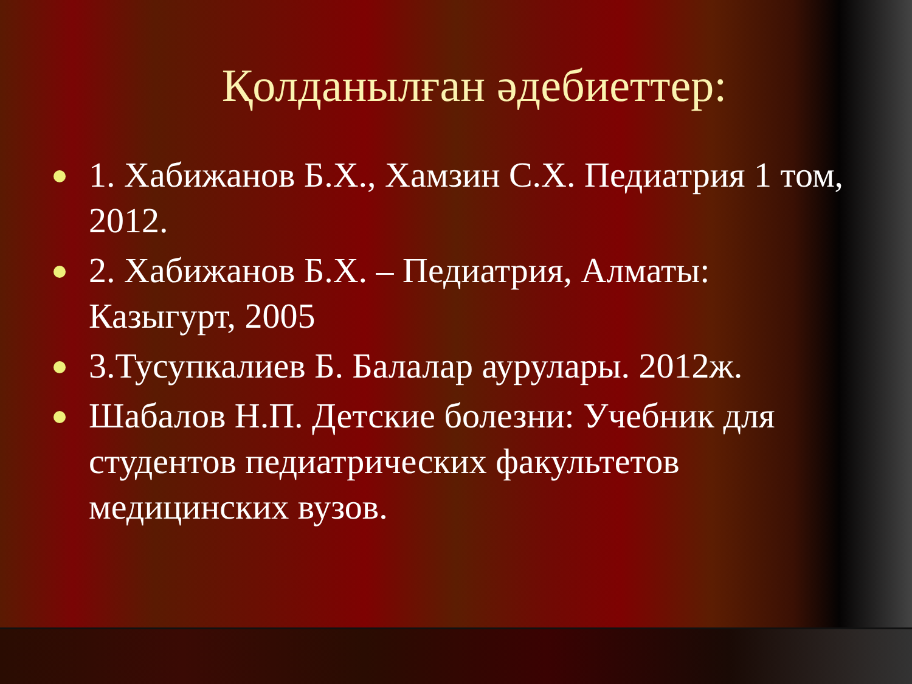Қолданылған әдебиеттер:
1. Хабижанов Б.Х., Хамзин С.Х. Педиатрия 1 том, 2012.
2. Хабижанов Б.Х. – Педиатрия, Алматы: Казыгурт, 2005
3.Тусупкалиев Б. Балалар аурулары. 2012ж.
Шабалов Н.П. Детские болезни: Учебник для студентов педиатрических факультетов медицинских вузов.